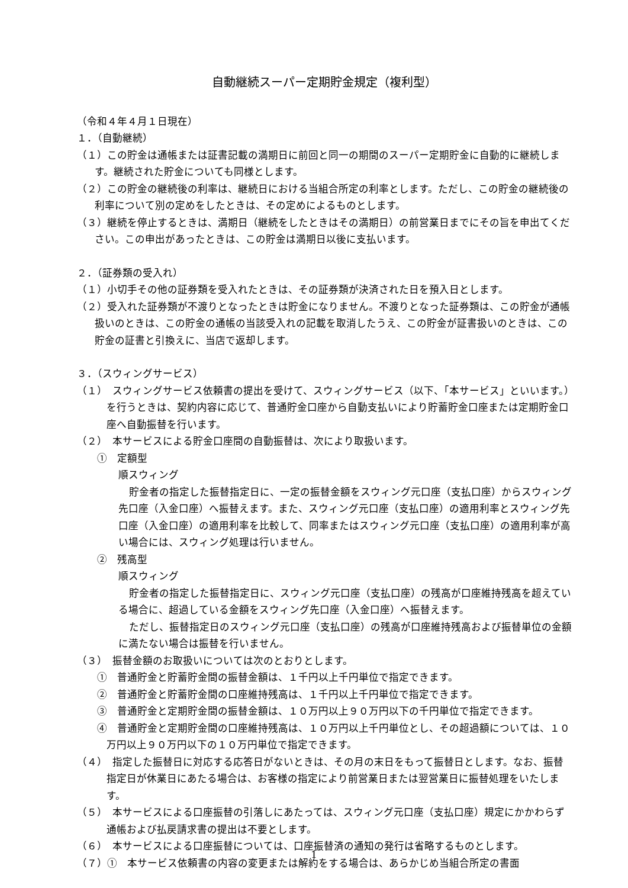自動継続スーパー定期貯金規定（複利型）
（令和４年４月１日現在）
１．（自動継続）
（１）この貯金は通帳または証書記載の満期日に前回と同一の期間のスーパー定期貯金に自動的に継続します。継続された貯金についても同様とします。
（２）この貯金の継続後の利率は、継続日における当組合所定の利率とします。ただし、この貯金の継続後の利率について別の定めをしたときは、その定めによるものとします。
（３）継続を停止するときは、満期日（継続をしたときはその満期日）の前営業日までにその旨を申出てください。この申出があったときは、この貯金は満期日以後に支払います。
２．（証券類の受入れ）
（１）小切手その他の証券類を受入れたときは、その証券類が決済された日を預入日とします。
（２）受入れた証券類が不渡りとなったときは貯金になりません。不渡りとなった証券類は、この貯金が通帳扱いのときは、この貯金の通帳の当該受入れの記載を取消したうえ、この貯金が証書扱いのときは、この貯金の証書と引換えに、当店で返却します。
３．（スウィングサービス）
（１）　スウィングサービス依頼書の提出を受けて、スウィングサービス（以下、「本サービス」といいます。）を行うときは、契約内容に応じて、普通貯金口座から自動支払いにより貯蓄貯金口座または定期貯金口座へ自動振替を行います。
（２）　本サービスによる貯金口座間の自動振替は、次により取扱います。
①　定額型
順スウィング
貯金者の指定した振替指定日に、一定の振替金額をスウィング元口座（支払口座）からスウィング先口座（入金口座）へ振替えます。また、スウィング元口座（支払口座）の適用利率とスウィング先口座（入金口座）の適用利率を比較して、同率またはスウィング元口座（支払口座）の適用利率が高い場合には、スウィング処理は行いません。
②　残高型
順スウィング
貯金者の指定した振替指定日に、スウィング元口座（支払口座）の残高が口座維持残高を超えている場合に、超過している金額をスウィング先口座（入金口座）へ振替えます。
ただし、振替指定日のスウィング元口座（支払口座）の残高が口座維持残高および振替単位の金額に満たない場合は振替を行いません。
（３）　振替金額のお取扱いについては次のとおりとします。
①　普通貯金と貯蓄貯金間の振替金額は、１千円以上千円単位で指定できます。
②　普通貯金と貯蓄貯金間の口座維持残高は、１千円以上千円単位で指定できます。
③　普通貯金と定期貯金間の振替金額は、１０万円以上９０万円以下の千円単位で指定できます。
④　普通貯金と定期貯金間の口座維持残高は、１０万円以上千円単位とし、その超過額については、１０万円以上９０万円以下の１０万円単位で指定できます。
（４）　指定した振替日に対応する応答日がないときは、その月の末日をもって振替日とします。なお、振替指定日が休業日にあたる場合は、お客様の指定により前営業日または翌営業日に振替処理をいたします。
（５）　本サービスによる口座振替の引落しにあたっては、スウィング元口座（支払口座）規定にかかわらず通帳および払戻請求書の提出は不要とします。
（６）　本サービスによる口座振替については、口座振替済の通知の発行は省略するものとします。
（７）①　本サービス依頼書の内容の変更または解約をする場合は、あらかじめ当組合所定の書面
1